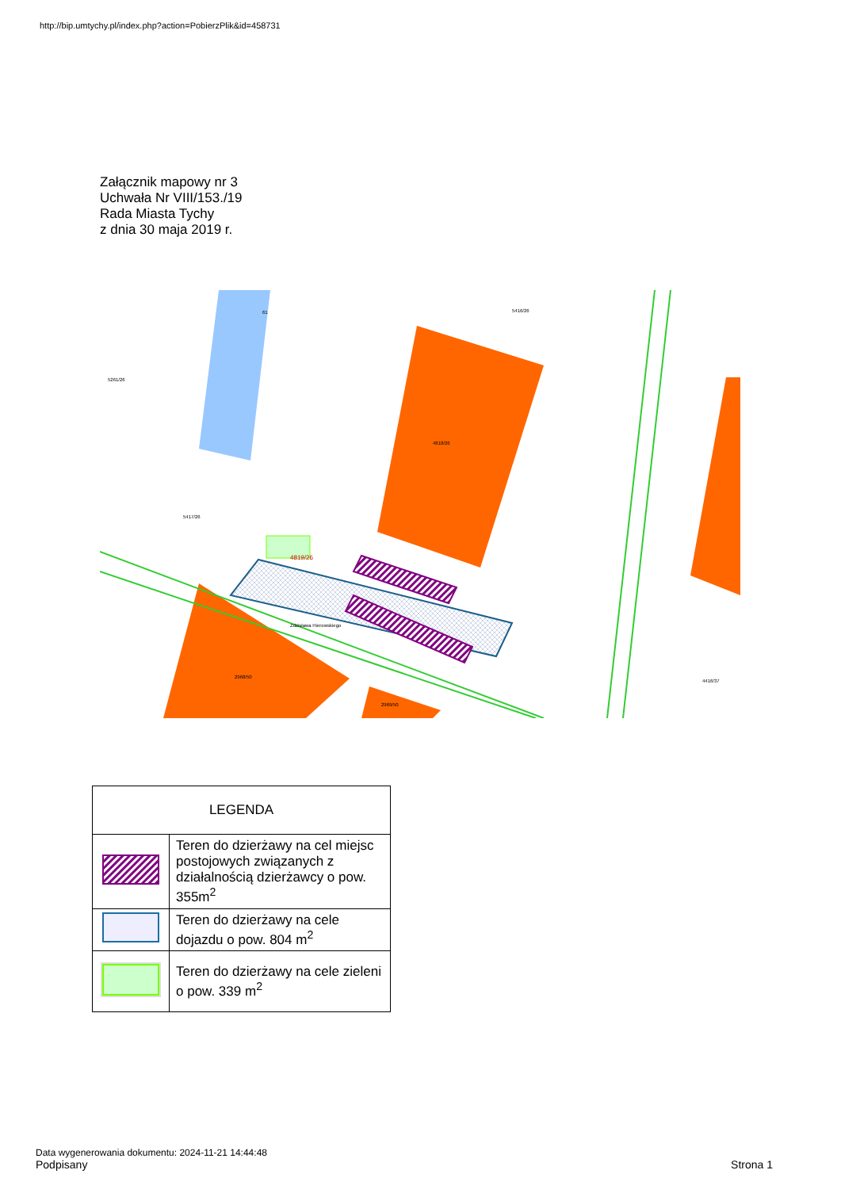http://bip.umtychy.pl/index.php?action=PobierzPlik&id=458731
Załącznik mapowy nr 3
Uchwała Nr VIII/153./19
Rada Miasta Tychy
z dnia 30 maja 2019 r.
4819/26
5417/26
4818/26
5416/26
5261/26
61
2968/50
2969/50
Zdzisława Hierowskiego
4416/37
| LEGENDA | |
| --- | --- |
| | Teren do dzierżawy na cel miejsc postojowych związanych z działalnością dzierżawcy o pow. 355m<sup>2</sup> |
| | Teren do dzierżawy na cele dojazdu o pow. 804 m<sup>2</sup> |
| | Teren do dzierżawy na cele zieleni o pow. 339 m<sup>2</sup> |
Data wygenerowania dokumentu: 2024-11-21 14:44:48
Podpisany Strona 1